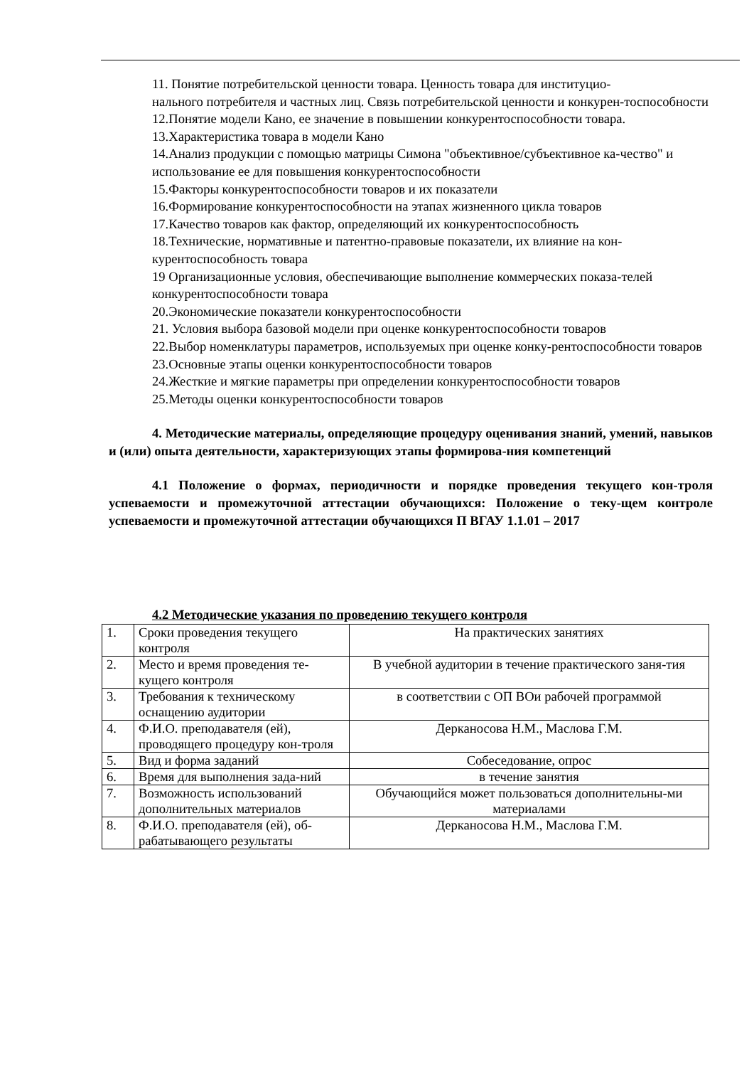11. Понятие потребительской ценности товара. Ценность товара для институцио-
нального потребителя и частных лиц. Связь потребительской ценности и конкурен-тоспособности
12.Понятие модели Кано, ее значение в повышении конкурентоспособности товара.
13.Характеристика товара в модели Кано
14.Анализ продукции с помощью матрицы Симона "объективное/субъективное ка-чество" и использование ее для повышения конкурентоспособности
15.Факторы конкурентоспособности товаров и их показатели
16.Формирование конкурентоспособности на этапах жизненного цикла товаров
17.Качество товаров как фактор, определяющий их конкурентоспособность
18.Технические, нормативные и патентно-правовые показатели, их влияние на кон-курентоспособность товара
19 Организационные условия, обеспечивающие выполнение коммерческих показа-телей конкурентоспособности товара
20.Экономические показатели конкурентоспособности
21. Условия выбора базовой модели при оценке конкурентоспособности товаров
22.Выбор номенклатуры параметров, используемых при оценке конку-рентоспособности товаров
23.Основные этапы оценки конкурентоспособности товаров
24.Жесткие и мягкие параметры при определении конкурентоспособности товаров
25.Методы оценки конкурентоспособности товаров
4. Методические материалы, определяющие процедуру оценивания знаний, умений, навыков и (или) опыта деятельности, характеризующих этапы формирова-ния компетенций
4.1 Положение о формах, периодичности и порядке проведения текущего кон-троля успеваемости и промежуточной аттестации обучающихся: Положение о теку-щем контроле успеваемости и промежуточной аттестации обучающихся П ВГАУ 1.1.01 – 2017
4.2 Методические указания по проведению текущего контроля
| 1. | Сроки проведения текущего контроля | На практических занятиях |
| 2. | Место и время проведения те-кущего контроля | В учебной аудитории в течение практического заня-тия |
| 3. | Требования к техническому оснащению аудитории | в соответствии с ОП ВОи рабочей программой |
| 4. | Ф.И.О. преподавателя (ей), проводящего процедуру кон-троля | Дерканосова Н.М., Маслова Г.М. |
| 5. | Вид и форма заданий | Собеседование, опрос |
| 6. | Время для выполнения зада-ний | в течение занятия |
| 7. | Возможность использований дополнительных материалов | Обучающийся может пользоваться дополнительны-ми материалами |
| 8. | Ф.И.О. преподавателя (ей), об-рабатывающего результаты | Дерканосова Н.М., Маслова Г.М. |